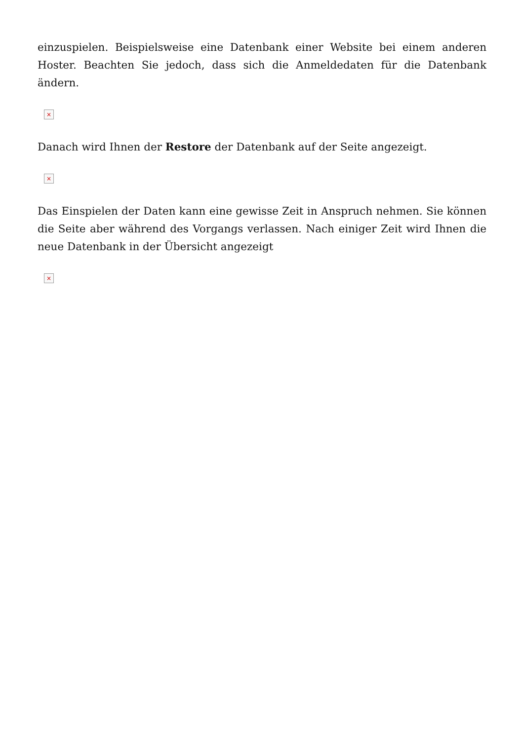einzuspielen. Beispielsweise eine Datenbank einer Website bei einem anderen Hoster. Beachten Sie jedoch, dass sich die Anmeldedaten für die Datenbank ändern.
×
Danach wird Ihnen der Restore der Datenbank auf der Seite angezeigt.
×
Das Einspielen der Daten kann eine gewisse Zeit in Anspruch nehmen. Sie können die Seite aber während des Vorgangs verlassen. Nach einiger Zeit wird Ihnen die neue Datenbank in der Übersicht angezeigt
×